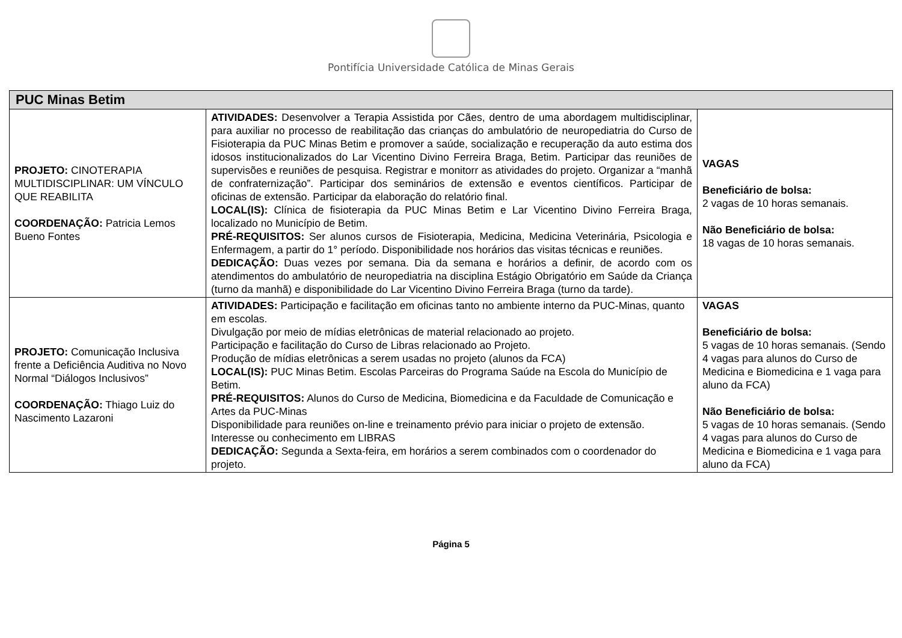Pontifícia Universidade Católica de Minas Gerais
| PUC Minas Betim | | |
| --- | --- | --- |
| PROJETO: CINOTERAPIA MULTIDISCIPLINAR: UM VÍNCULO QUE REABILITA COORDENAÇÃO: Patricia Lemos Bueno Fontes | ATIVIDADES: Desenvolver a Terapia Assistida por Cães, dentro de uma abordagem multidisciplinar, para auxiliar no processo de reabilitação das crianças do ambulatório de neuropediatria do Curso de Fisioterapia da PUC Minas Betim e promover a saúde, socialização e recuperação da auto estima dos idosos institucionalizados do Lar Vicentino Divino Ferreira Braga, Betim. Participar das reuniões de supervisões e reuniões de pesquisa. Registrar e monitorr as atividades do projeto. Organizar a “manhã de confraternização”. Participar dos seminários de extensão e eventos científicos. Participar de oficinas de extensão. Participar da elaboração do relatório final. LOCAL(IS): Clínica de fisioterapia da PUC Minas Betim e Lar Vicentino Divino Ferreira Braga, localizado no Município de Betim. PRÉ-REQUISITOS: Ser alunos cursos de Fisioterapia, Medicina, Medicina Veterinária, Psicologia e Enfermagem, a partir do 1° período. Disponibilidade nos horários das visitas técnicas e reuniões. DEDICAÇÃO: Duas vezes por semana. Dia da semana e horários a definir, de acordo com os atendimentos do ambulatório de neuropediatria na disciplina Estágio Obrigatório em Saúde da Criança (turno da manhã) e disponibilidade do Lar Vicentino Divino Ferreira Braga (turno da tarde). | VAGAS Beneficiário de bolsa: 2 vagas de 10 horas semanais. Não Beneficiário de bolsa: 18 vagas de 10 horas semanais. |
| PROJETO: Comunicação Inclusiva frente a Deficiência Auditiva no Novo Normal “Diálogos Inclusivos” COORDENAÇÃO: Thiago Luiz do Nascimento Lazaroni | ATIVIDADES: Participação e facilitação em oficinas tanto no ambiente interno da PUC-Minas, quanto em escolas. Divulgação por meio de mídias eletrônicas de material relacionado ao projeto. Participação e facilitação do Curso de Libras relacionado ao Projeto. Produção de mídias eletrônicas a serem usadas no projeto (alunos da FCA) LOCAL(IS): PUC Minas Betim. Escolas Parceiras do Programa Saúde na Escola do Município de Betim. PRÉ-REQUISITOS: Alunos do Curso de Medicina, Biomedicina e da Faculdade de Comunicação e Artes da PUC-Minas Disponibilidade para reuniões on-line e treinamento prévio para iniciar o projeto de extensão. Interesse ou conhecimento em LIBRAS DEDICAÇÃO: Segunda a Sexta-feira, em horários a serem combinados com o coordenador do projeto. | VAGAS Beneficiário de bolsa: 5 vagas de 10 horas semanais. (Sendo 4 vagas para alunos do Curso de Medicina e Biomedicina e 1 vaga para aluno da FCA) Não Beneficiário de bolsa: 5 vagas de 10 horas semanais. (Sendo 4 vagas para alunos do Curso de Medicina e Biomedicina e 1 vaga para aluno da FCA) |
Página 5